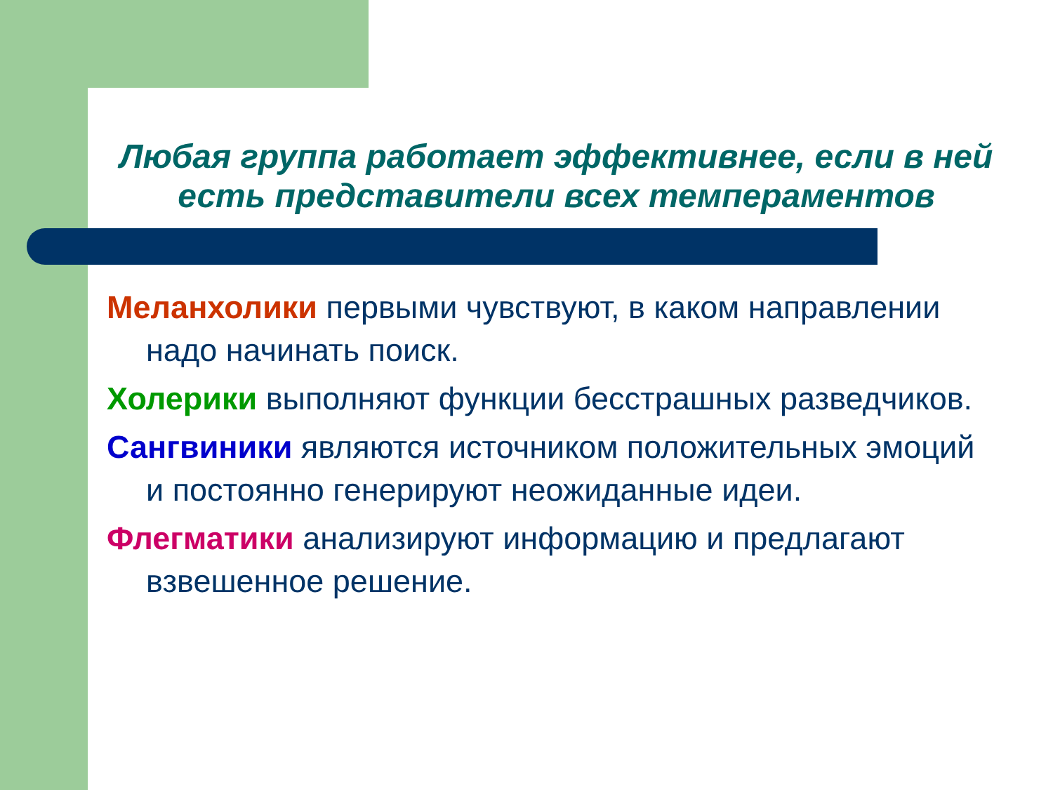Любая группа работает эффективнее, если в ней есть представители всех темпераментов
Меланхолики первыми чувствуют, в каком направлении надо начинать поиск.
Холерики выполняют функции бесстрашных разведчиков.
Сангвиники являются источником положительных эмоций и постоянно генерируют неожиданные идеи.
Флегматики анализируют информацию и предлагают взвешенное решение.